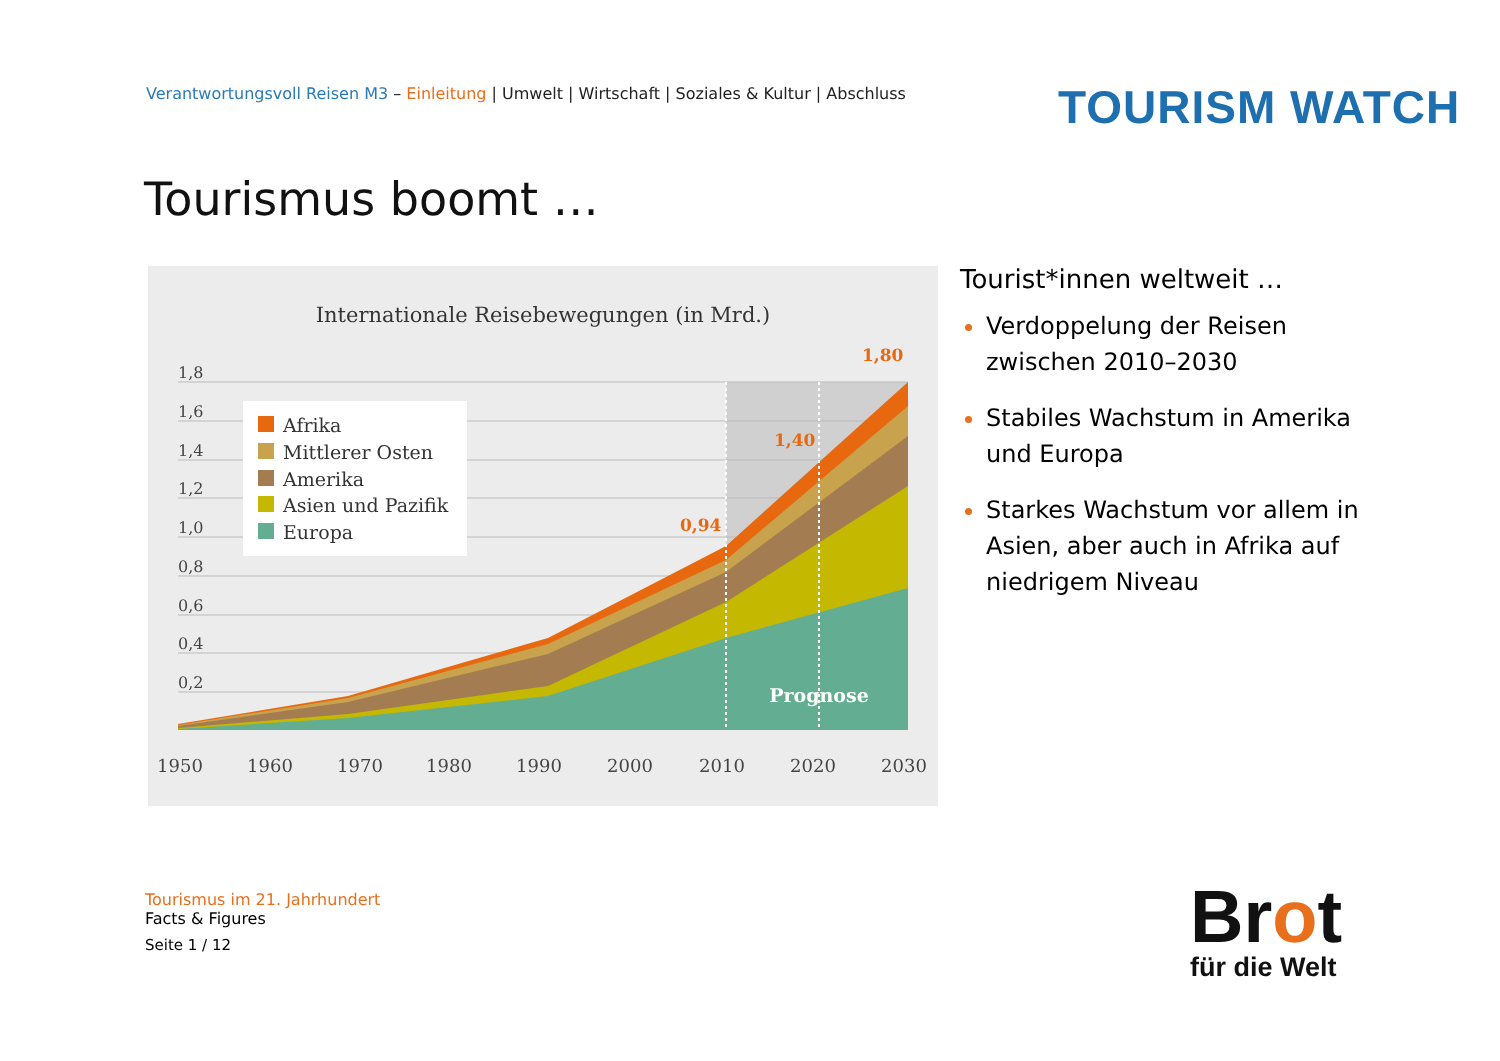Verantwortungsvoll Reisen M3 – Einleitung | Umwelt | Wirtschaft | Soziales & Kultur | Abschluss
TOURISM WATCH
Tourismus boomt …
Internationale Reisebewegungen (in Mrd.)
1,8
1,6
1,4
1,2
1,0
0,8
0,6
0,4
0,2
Prognose
0,94
1,40
1,80
Afrika
Mittlerer Osten
Amerika
Asien und Pazifik
Europa
1950
1960
1970
1980
1990
2000
2010
2020
2030
Tourist*innen weltweit …
Verdoppelung der Reisen zwischen 2010–2030
Stabiles Wachstum in Amerika und Europa
Starkes Wachstum vor allem in Asien, aber auch in Afrika auf niedrigem Niveau
Tourismus im 21. Jahrhundert
Facts & Figures
Seite 1 / 12
Brot
für die Welt